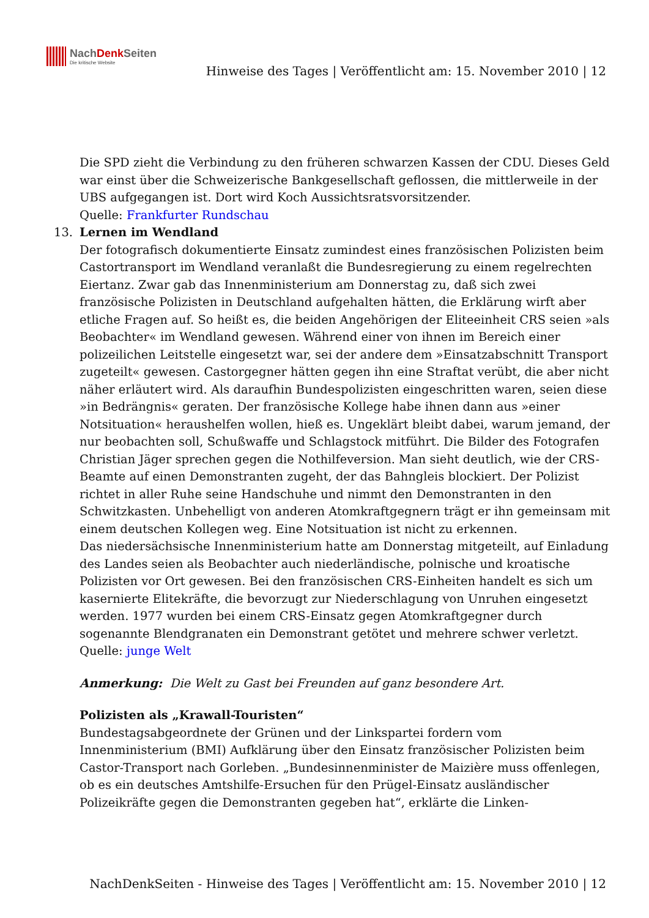NachDenk Seiten
Die kritische Website
Hinweise des Tages | Veröffentlicht am: 15. November 2010 | 12
Die SPD zieht die Verbindung zu den früheren schwarzen Kassen der CDU. Dieses Geld war einst über die Schweizerische Bankgesellschaft geflossen, die mittlerweile in der UBS aufgegangen ist. Dort wird Koch Aussichtsratsvorsitzender.
Quelle: Frankfurter Rundschau
13. Lernen im Wendland
Der fotografisch dokumentierte Einsatz zumindest eines französischen Polizisten beim Castortransport im Wendland veranlaßt die Bundesregierung zu einem regelrechten Eiertanz. Zwar gab das Innenministerium am Donnerstag zu, daß sich zwei französische Polizisten in Deutschland aufgehalten hätten, die Erklärung wirft aber etliche Fragen auf. So heißt es, die beiden Angehörigen der Eliteeinheit CRS seien »als Beobachter« im Wendland gewesen. Während einer von ihnen im Bereich einer polizeilichen Leitstelle eingesetzt war, sei der andere dem »Einsatzabschnitt Transport zugeteilt« gewesen. Castorgegner hätten gegen ihn eine Straftat verübt, die aber nicht näher erläutert wird. Als daraufhin Bundespolizisten eingeschritten waren, seien diese »in Bedrängnis« geraten. Der französische Kollege habe ihnen dann aus »einer Notsituation« heraushelfen wollen, hieß es. Ungeklärt bleibt dabei, warum jemand, der nur beobachten soll, Schußwaffe und Schlagstock mitführt. Die Bilder des Fotografen Christian Jäger sprechen gegen die Nothilfeversion. Man sieht deutlich, wie der CRS-Beamte auf einen Demonstranten zugeht, der das Bahngleis blockiert. Der Polizist richtet in aller Ruhe seine Handschuhe und nimmt den Demonstranten in den Schwitzkasten. Unbehelligt von anderen Atomkraftgegnern trägt er ihn gemeinsam mit einem deutschen Kollegen weg. Eine Notsituation ist nicht zu erkennen.
Das niedersächsische Innenministerium hatte am Donnerstag mitgeteilt, auf Einladung des Landes seien als Beobachter auch niederländische, polnische und kroatische Polizisten vor Ort gewesen. Bei den französischen CRS-Einheiten handelt es sich um kasernierte Elitekräfte, die bevorzugt zur Niederschlagung von Unruhen eingesetzt werden. 1977 wurden bei einem CRS-Einsatz gegen Atomkraftgegner durch sogenannte Blendgranaten ein Demonstrant getötet und mehrere schwer verletzt.
Quelle: junge Welt
Anmerkung: Die Welt zu Gast bei Freunden auf ganz besondere Art.
Polizisten als „Krawall-Touristen“
Bundestagsabgeordnete der Grünen und der Linkspartei fordern vom Innenministerium (BMI) Aufklärung über den Einsatz französischer Polizisten beim Castor-Transport nach Gorleben. „Bundesinnenminister de Maizière muss offenlegen, ob es ein deutsches Amtshilfe-Ersuchen für den Prügel-Einsatz ausländischer Polizeikräfte gegen die Demonstranten gegeben hat“, erklärte die Linken-
NachDenkSeiten - Hinweise des Tages | Veröffentlicht am: 15. November 2010 | 12